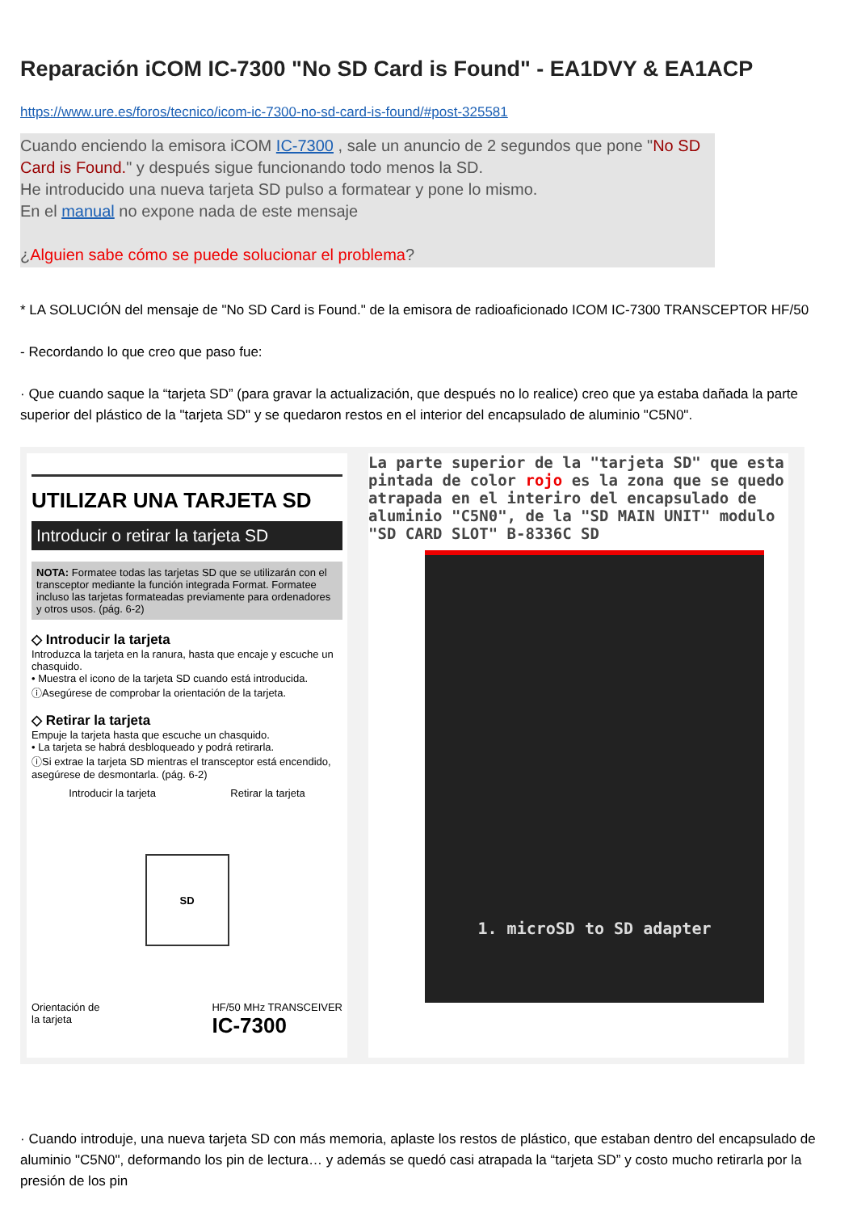Reparación iCOM IC-7300 "No SD Card is Found" - EA1DVY & EA1ACP
https://www.ure.es/foros/tecnico/icom-ic-7300-no-sd-card-is-found/#post-325581
Cuando enciendo la emisora iCOM IC-7300 , sale un anuncio de 2 segundos que pone "No SD Card is Found." y después sigue funcionando todo menos la SD.
He introducido una nueva tarjeta SD pulso a formatear y pone lo mismo.
En el manual no expone nada de este mensaje
¿Alguien sabe cómo se puede solucionar el problema?
* LA SOLUCIÓN del mensaje de "No SD Card is Found." de la emisora de radioaficionado ICOM IC-7300 TRANSCEPTOR HF/50
- Recordando lo que creo que paso fue:
· Que cuando saque la “tarjeta SD” (para gravar la actualización, que después no lo realice) creo que ya estaba dañada la parte superior del plástico de la "tarjeta SD" y se quedaron restos en el interior del encapsulado de aluminio "C5N0".
UTILIZAR UNA TARJETA SD
Introducir o retirar la tarjeta SD
NOTA: Formatee todas las tarjetas SD que se utilizarán con el transceptor mediante la función integrada Format. Formatee incluso las tarjetas formateadas previamente para ordenadores y otros usos. (pág. 6-2)
◇ Introducir la tarjeta
Introduzca la tarjeta en la ranura, hasta que encaje y escuche un chasquido.
• Muestra el icono de la tarjeta SD cuando está introducida.
ⓘAsegúrese de comprobar la orientación de la tarjeta.
◇ Retirar la tarjeta
Empuje la tarjeta hasta que escuche un chasquido.
• La tarjeta se habrá desbloqueado y podrá retirarla.
ⓘSi extrae la tarjeta SD mientras el transceptor está encendido, asegúrese de desmontarla. (pág. 6-2)
Introducir la tarjeta Retirar la tarjeta
SD
Orientación de
la tarjeta HF/50 MHz TRANSCEIVER
IC-7300
La parte superior de la "tarjeta SD" que esta pintada de color rojo es la zona que se quedo atrapada en el interiro del encapsulado de aluminio "C5N0", de la "SD MAIN UNIT" modulo "SD CARD SLOT" B-8336C SD
1. microSD to SD adapter
· Cuando introduje, una nueva tarjeta SD con más memoria, aplaste los restos de plástico, que estaban dentro del encapsulado de aluminio "C5N0", deformando los pin de lectura… y además se quedó casi atrapada la “tarjeta SD” y costo mucho retirarla por la presión de los pin